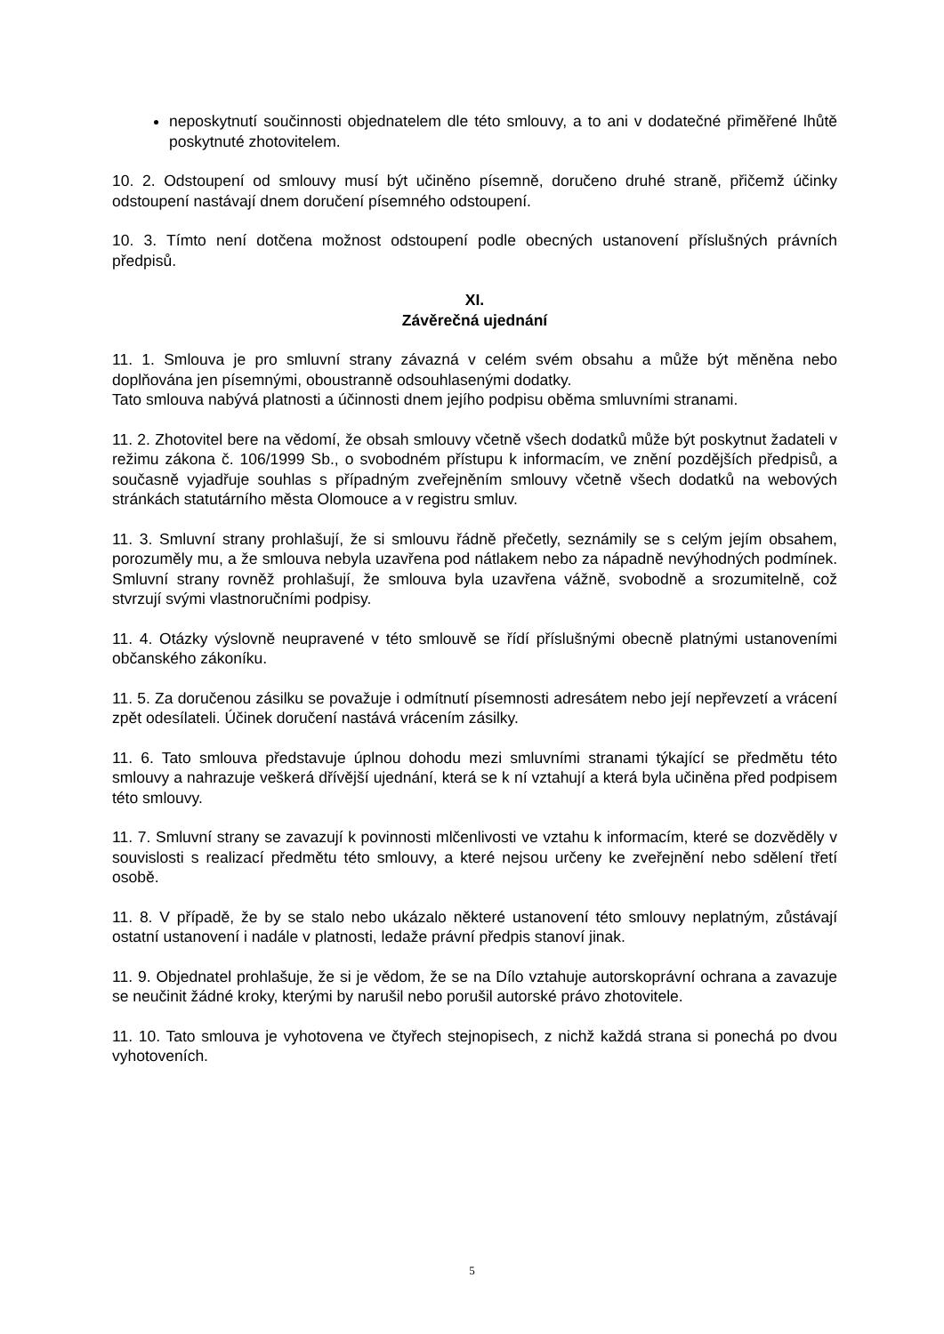neposkytnutí součinnosti objednatelem dle této smlouvy, a to ani v dodatečné přiměřené lhůtě poskytnuté zhotovitelem.
10. 2. Odstoupení od smlouvy musí být učiněno písemně, doručeno druhé straně, přičemž účinky odstoupení nastávají dnem doručení písemného odstoupení.
10. 3. Tímto není dotčena možnost odstoupení podle obecných ustanovení příslušných právních předpisů.
XI.
Závěrečná ujednání
11. 1. Smlouva je pro smluvní strany závazná v celém svém obsahu a může být měněna nebo doplňována jen písemnými, oboustranně odsouhlasenými dodatky.
Tato smlouva nabývá platnosti a účinnosti dnem jejího podpisu oběma smluvními stranami.
11. 2. Zhotovitel bere na vědomí, že obsah smlouvy včetně všech dodatků může být poskytnut žadateli v režimu zákona č. 106/1999 Sb., o svobodném přístupu k informacím, ve znění pozdějších předpisů, a současně vyjadřuje souhlas s případným zveřejněním smlouvy včetně všech dodatků na webových stránkách statutárního města Olomouce a v registru smluv.
11. 3. Smluvní strany prohlašují, že si smlouvu řádně přečetly, seznámily se s celým jejím obsahem, porozuměly mu, a že smlouva nebyla uzavřena pod nátlakem nebo za nápadně nevýhodných podmínek. Smluvní strany rovněž prohlašují, že smlouva byla uzavřena vážně, svobodně a srozumitelně, což stvrzují svými vlastnoručními podpisy.
11. 4. Otázky výslovně neupravené v této smlouvě se řídí příslušnými obecně platnými ustanoveními občanského zákoníku.
11. 5. Za doručenou zásilku se považuje i odmítnutí písemnosti adresátem nebo její nepřevzetí a vrácení zpět odesílateli. Účinek doručení nastává vrácením zásilky.
11. 6. Tato smlouva představuje úplnou dohodu mezi smluvními stranami týkající se předmětu této smlouvy a nahrazuje veškerá dřívější ujednání, která se k ní vztahují a která byla učiněna před podpisem této smlouvy.
11. 7. Smluvní strany se zavazují k povinnosti mlčenlivosti ve vztahu k informacím, které se dozvěděly v souvislosti s realizací předmětu této smlouvy, a které nejsou určeny ke zveřejnění nebo sdělení třetí osobě.
11. 8. V případě, že by se stalo nebo ukázalo některé ustanovení této smlouvy neplatným, zůstávají ostatní ustanovení i nadále v platnosti, ledaže právní předpis stanoví jinak.
11. 9. Objednatel prohlašuje, že si je vědom, že se na Dílo vztahuje autorskoprávní ochrana a zavazuje se neučinit žádné kroky, kterými by narušil nebo porušil autorské právo zhotovitele.
11. 10. Tato smlouva je vyhotovena ve čtyřech stejnopisech, z nichž každá strana si ponechá po dvou vyhotoveních.
5